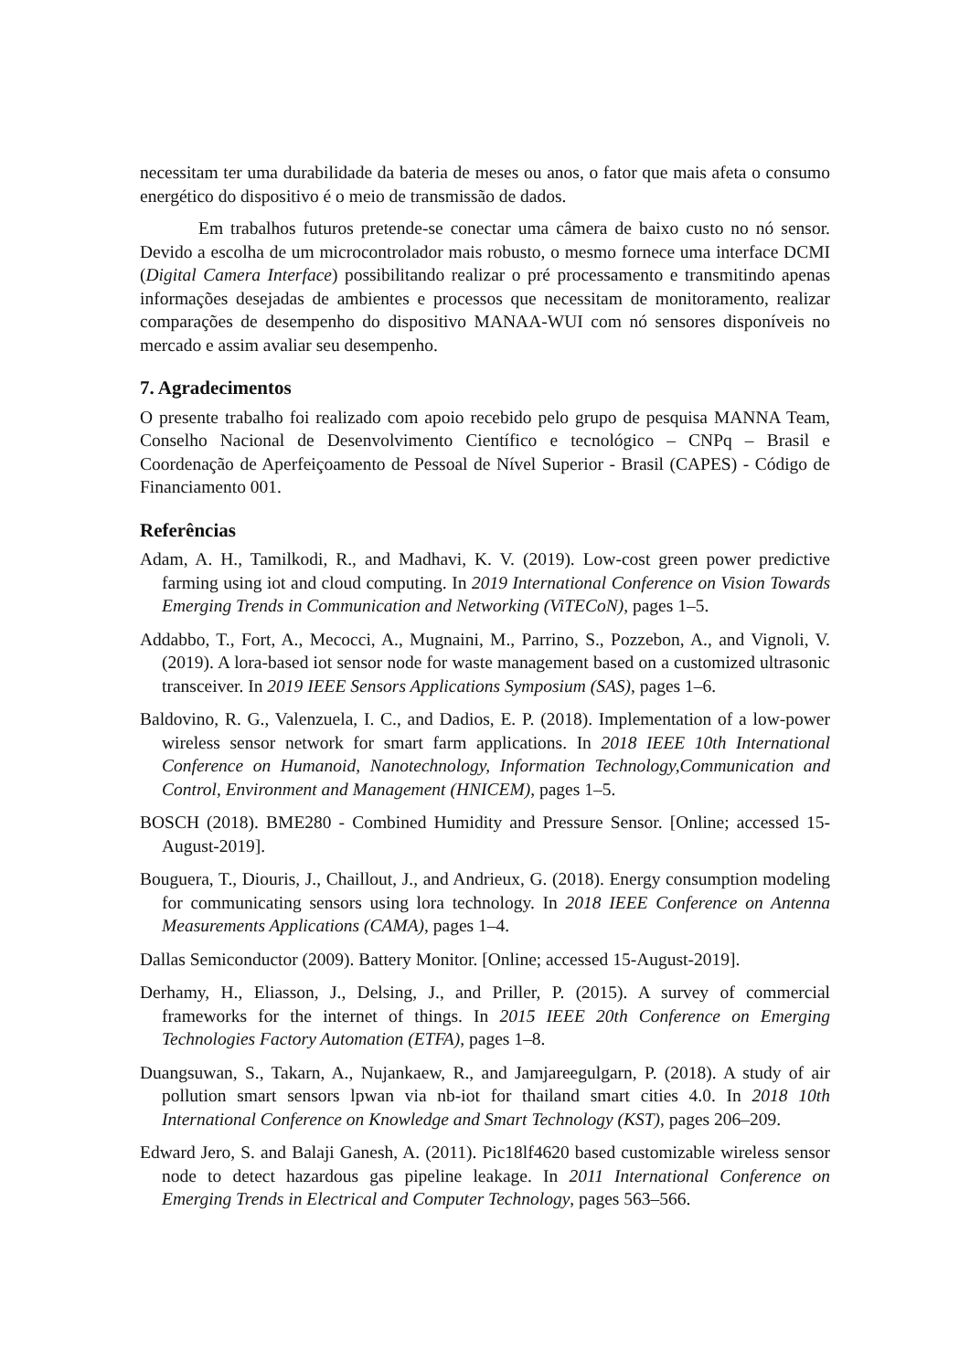necessitam ter uma durabilidade da bateria de meses ou anos, o fator que mais afeta o consumo energético do dispositivo é o meio de transmissão de dados.
Em trabalhos futuros pretende-se conectar uma câmera de baixo custo no nó sensor. Devido a escolha de um microcontrolador mais robusto, o mesmo fornece uma interface DCMI (Digital Camera Interface) possibilitando realizar o pré processamento e transmitindo apenas informações desejadas de ambientes e processos que necessitam de monitoramento, realizar comparações de desempenho do dispositivo MANAA-WUI com nó sensores disponíveis no mercado e assim avaliar seu desempenho.
7. Agradecimentos
O presente trabalho foi realizado com apoio recebido pelo grupo de pesquisa MANNA Team, Conselho Nacional de Desenvolvimento Científico e tecnológico – CNPq – Brasil e Coordenação de Aperfeiçoamento de Pessoal de Nível Superior - Brasil (CAPES) - Código de Financiamento 001.
Referências
Adam, A. H., Tamilkodi, R., and Madhavi, K. V. (2019). Low-cost green power predictive farming using iot and cloud computing. In 2019 International Conference on Vision Towards Emerging Trends in Communication and Networking (ViTECoN), pages 1–5.
Addabbo, T., Fort, A., Mecocci, A., Mugnaini, M., Parrino, S., Pozzebon, A., and Vignoli, V. (2019). A lora-based iot sensor node for waste management based on a customized ultrasonic transceiver. In 2019 IEEE Sensors Applications Symposium (SAS), pages 1–6.
Baldovino, R. G., Valenzuela, I. C., and Dadios, E. P. (2018). Implementation of a low-power wireless sensor network for smart farm applications. In 2018 IEEE 10th International Conference on Humanoid, Nanotechnology, Information Technology,Communication and Control, Environment and Management (HNICEM), pages 1–5.
BOSCH (2018). BME280 - Combined Humidity and Pressure Sensor. [Online; accessed 15-August-2019].
Bouguera, T., Diouris, J., Chaillout, J., and Andrieux, G. (2018). Energy consumption modeling for communicating sensors using lora technology. In 2018 IEEE Conference on Antenna Measurements Applications (CAMA), pages 1–4.
Dallas Semiconductor (2009). Battery Monitor. [Online; accessed 15-August-2019].
Derhamy, H., Eliasson, J., Delsing, J., and Priller, P. (2015). A survey of commercial frameworks for the internet of things. In 2015 IEEE 20th Conference on Emerging Technologies Factory Automation (ETFA), pages 1–8.
Duangsuwan, S., Takarn, A., Nujankaew, R., and Jamjareegulgarn, P. (2018). A study of air pollution smart sensors lpwan via nb-iot for thailand smart cities 4.0. In 2018 10th International Conference on Knowledge and Smart Technology (KST), pages 206–209.
Edward Jero, S. and Balaji Ganesh, A. (2011). Pic18lf4620 based customizable wireless sensor node to detect hazardous gas pipeline leakage. In 2011 International Conference on Emerging Trends in Electrical and Computer Technology, pages 563–566.